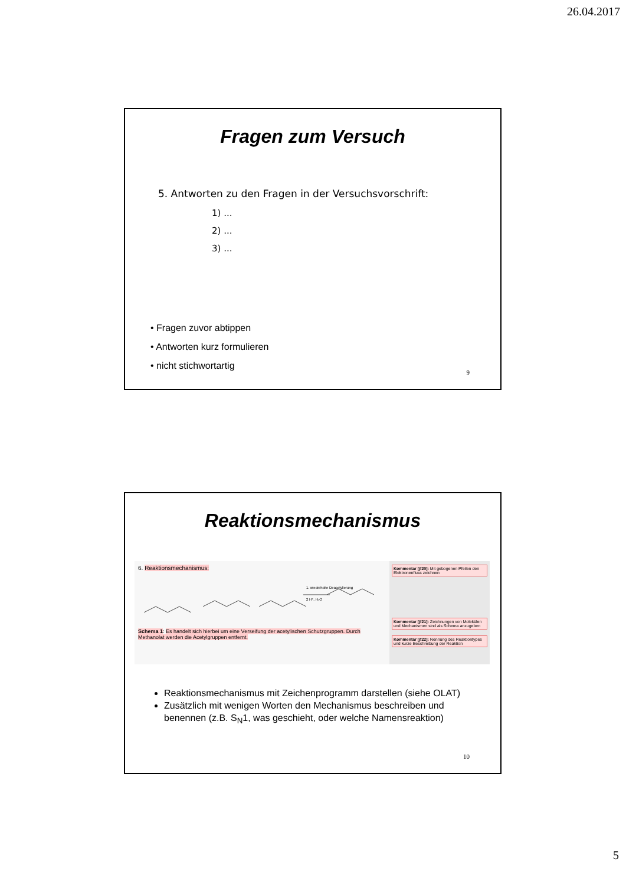26.04.2017
Fragen zum Versuch
5. Antworten zu den Fragen in der Versuchsvorschrift:
1) ...
2) ...
3) ...
• Fragen zuvor abtippen
• Antworten kurz formulieren
• nicht stichwortartig
9
Reaktionsmechanismus
6. Reaktionsmechanismus:
1. wiederholte Deacetylierung
2 H⁺, H₂O
Schema 1: Es handelt sich hierbei um eine Verseifung der acetylischen Schutzgruppen. Durch Methanolat werden die Acetylgruppen entfernt.
Kommentar [jf20]: Mit gebogenen Pfeilen den Elektronenfluss zeichnen
Kommentar [jf21]: Zeichnungen von Molekülen und Mechanismen sind als Schema anzugeben
Kommentar [jf22]: Nennung des Reaktiontypes und kurze Beschreibung der Reaktion
Reaktionsmechanismus mit Zeichenprogramm darstellen (siehe OLAT)
Zusätzlich mit wenigen Worten den Mechanismus beschreiben und benennen (z.B. S<sub>N</sub>1, was geschieht, oder welche Namensreaktion)
10
5